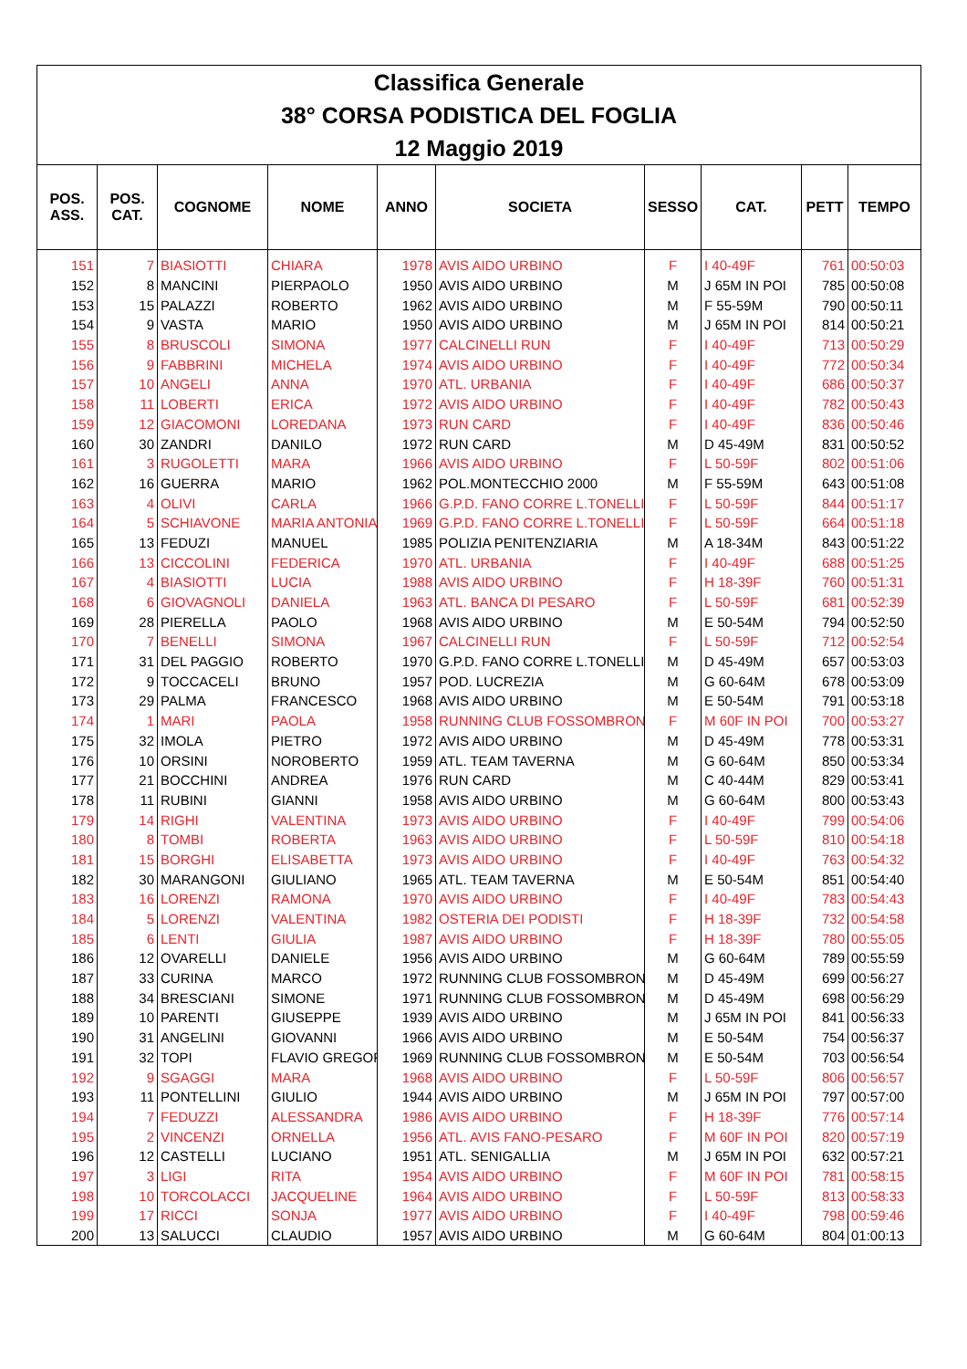| Classifica Generale | | | | | | | | | |
| 38° CORSA PODISTICA DEL FOGLIA | | | | | | | | | |
| 12 Maggio 2019 | | | | | | | | | |
| POS. ASS. | POS. CAT. | COGNOME | NOME | ANNO | SOCIETA | SESSO | CAT. | PETT | TEMPO |
| 151 | 7 | BIASIOTTI | CHIARA | 1978 | AVIS AIDO URBINO | F | I 40-49F | 761 | 00:50:03 |
| 152 | 8 | MANCINI | PIERPAOLO | 1950 | AVIS AIDO URBINO | M | J 65M IN POI | 785 | 00:50:08 |
| 153 | 15 | PALAZZI | ROBERTO | 1962 | AVIS AIDO URBINO | M | F 55-59M | 790 | 00:50:11 |
| 154 | 9 | VASTA | MARIO | 1950 | AVIS AIDO URBINO | M | J 65M IN POI | 814 | 00:50:21 |
| 155 | 8 | BRUSCOLI | SIMONA | 1977 | CALCINELLI RUN | F | I 40-49F | 713 | 00:50:29 |
| 156 | 9 | FABBRINI | MICHELA | 1974 | AVIS AIDO URBINO | F | I 40-49F | 772 | 00:50:34 |
| 157 | 10 | ANGELI | ANNA | 1970 | ATL. URBANIA | F | I 40-49F | 686 | 00:50:37 |
| 158 | 11 | LOBERTI | ERICA | 1972 | AVIS AIDO URBINO | F | I 40-49F | 782 | 00:50:43 |
| 159 | 12 | GIACOMONI | LOREDANA | 1973 | RUN CARD | F | I 40-49F | 836 | 00:50:46 |
| 160 | 30 | ZANDRI | DANILO | 1972 | RUN CARD | M | D 45-49M | 831 | 00:50:52 |
| 161 | 3 | RUGOLETTI | MARA | 1966 | AVIS AIDO URBINO | F | L 50-59F | 802 | 00:51:06 |
| 162 | 16 | GUERRA | MARIO | 1962 | POL.MONTECCHIO 2000 | M | F 55-59M | 643 | 00:51:08 |
| 163 | 4 | OLIVI | CARLA | 1966 | G.P.D. FANO CORRE L.TONELLI | F | L 50-59F | 844 | 00:51:17 |
| 164 | 5 | SCHIAVONE | MARIA ANTONIA | 1969 | G.P.D. FANO CORRE L.TONELLI | F | L 50-59F | 664 | 00:51:18 |
| 165 | 13 | FEDUZI | MANUEL | 1985 | POLIZIA PENITENZIARIA | M | A 18-34M | 843 | 00:51:22 |
| 166 | 13 | CICCOLINI | FEDERICA | 1970 | ATL. URBANIA | F | I 40-49F | 688 | 00:51:25 |
| 167 | 4 | BIASIOTTI | LUCIA | 1988 | AVIS AIDO URBINO | F | H 18-39F | 760 | 00:51:31 |
| 168 | 6 | GIOVAGNOLI | DANIELA | 1963 | ATL. BANCA DI PESARO | F | L 50-59F | 681 | 00:52:39 |
| 169 | 28 | PIERELLA | PAOLO | 1968 | AVIS AIDO URBINO | M | E 50-54M | 794 | 00:52:50 |
| 170 | 7 | BENELLI | SIMONA | 1967 | CALCINELLI RUN | F | L 50-59F | 712 | 00:52:54 |
| 171 | 31 | DEL PAGGIO | ROBERTO | 1970 | G.P.D. FANO CORRE L.TONELLI | M | D 45-49M | 657 | 00:53:03 |
| 172 | 9 | TOCCACELI | BRUNO | 1957 | POD. LUCREZIA | M | G 60-64M | 678 | 00:53:09 |
| 173 | 29 | PALMA | FRANCESCO | 1968 | AVIS AIDO URBINO | M | E 50-54M | 791 | 00:53:18 |
| 174 | 1 | MARI | PAOLA | 1958 | RUNNING CLUB FOSSOMBRONE | F | M 60F IN POI | 700 | 00:53:27 |
| 175 | 32 | IMOLA | PIETRO | 1972 | AVIS AIDO URBINO | M | D 45-49M | 778 | 00:53:31 |
| 176 | 10 | ORSINI | NOROBERTO | 1959 | ATL. TEAM TAVERNA | M | G 60-64M | 850 | 00:53:34 |
| 177 | 21 | BOCCHINI | ANDREA | 1976 | RUN CARD | M | C 40-44M | 829 | 00:53:41 |
| 178 | 11 | RUBINI | GIANNI | 1958 | AVIS AIDO URBINO | M | G 60-64M | 800 | 00:53:43 |
| 179 | 14 | RIGHI | VALENTINA | 1973 | AVIS AIDO URBINO | F | I 40-49F | 799 | 00:54:06 |
| 180 | 8 | TOMBI | ROBERTA | 1963 | AVIS AIDO URBINO | F | L 50-59F | 810 | 00:54:18 |
| 181 | 15 | BORGHI | ELISABETTA | 1973 | AVIS AIDO URBINO | F | I 40-49F | 763 | 00:54:32 |
| 182 | 30 | MARANGONI | GIULIANO | 1965 | ATL. TEAM TAVERNA | M | E 50-54M | 851 | 00:54:40 |
| 183 | 16 | LORENZI | RAMONA | 1970 | AVIS AIDO URBINO | F | I 40-49F | 783 | 00:54:43 |
| 184 | 5 | LORENZI | VALENTINA | 1982 | OSTERIA DEI PODISTI | F | H 18-39F | 732 | 00:54:58 |
| 185 | 6 | LENTI | GIULIA | 1987 | AVIS AIDO URBINO | F | H 18-39F | 780 | 00:55:05 |
| 186 | 12 | OVARELLI | DANIELE | 1956 | AVIS AIDO URBINO | M | G 60-64M | 789 | 00:55:59 |
| 187 | 33 | CURINA | MARCO | 1972 | RUNNING CLUB FOSSOMBRONE | M | D 45-49M | 699 | 00:56:27 |
| 188 | 34 | BRESCIANI | SIMONE | 1971 | RUNNING CLUB FOSSOMBRONE | M | D 45-49M | 698 | 00:56:29 |
| 189 | 10 | PARENTI | GIUSEPPE | 1939 | AVIS AIDO URBINO | M | J 65M IN POI | 841 | 00:56:33 |
| 190 | 31 | ANGELINI | GIOVANNI | 1966 | AVIS AIDO URBINO | M | E 50-54M | 754 | 00:56:37 |
| 191 | 32 | TOPI | FLAVIO GREGOR | 1969 | RUNNING CLUB FOSSOMBRONE | M | E 50-54M | 703 | 00:56:54 |
| 192 | 9 | SGAGGI | MARA | 1968 | AVIS AIDO URBINO | F | L 50-59F | 806 | 00:56:57 |
| 193 | 11 | PONTELLINI | GIULIO | 1944 | AVIS AIDO URBINO | M | J 65M IN POI | 797 | 00:57:00 |
| 194 | 7 | FEDUZZI | ALESSANDRA | 1986 | AVIS AIDO URBINO | F | H 18-39F | 776 | 00:57:14 |
| 195 | 2 | VINCENZI | ORNELLA | 1956 | ATL. AVIS FANO-PESARO | F | M 60F IN POI | 820 | 00:57:19 |
| 196 | 12 | CASTELLI | LUCIANO | 1951 | ATL. SENIGALLIA | M | J 65M IN POI | 632 | 00:57:21 |
| 197 | 3 | LIGI | RITA | 1954 | AVIS AIDO URBINO | F | M 60F IN POI | 781 | 00:58:15 |
| 198 | 10 | TORCOLACCI | JACQUELINE | 1964 | AVIS AIDO URBINO | F | L 50-59F | 813 | 00:58:33 |
| 199 | 17 | RICCI | SONJA | 1977 | AVIS AIDO URBINO | F | I 40-49F | 798 | 00:59:46 |
| 200 | 13 | SALUCCI | CLAUDIO | 1957 | AVIS AIDO URBINO | M | G 60-64M | 804 | 01:00:13 |